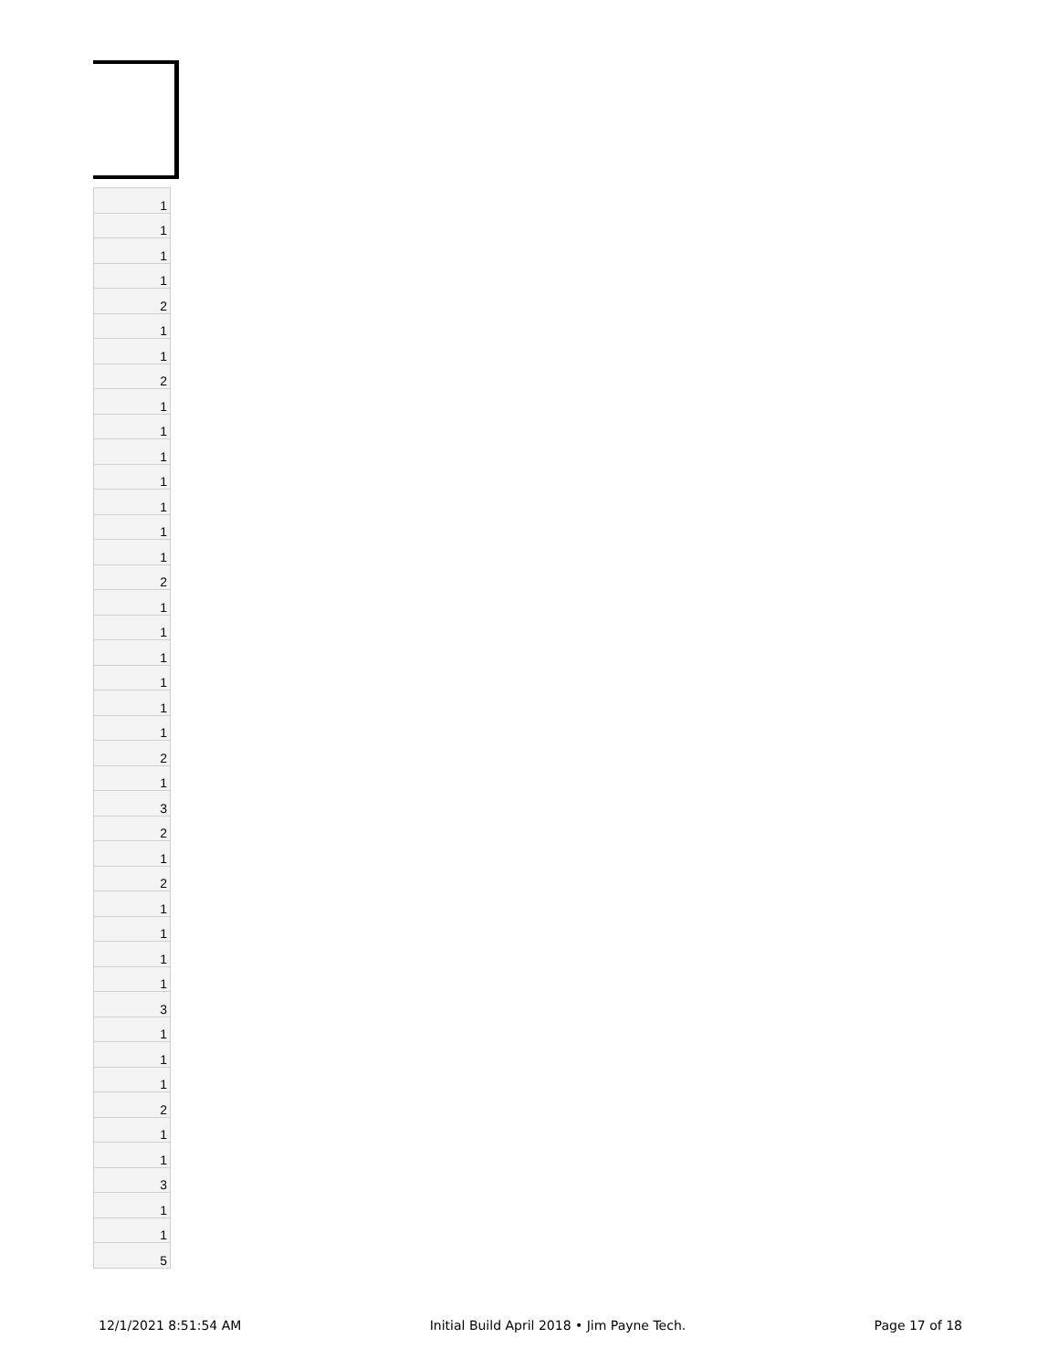| 1 |
| 1 |
| 1 |
| 1 |
| 2 |
| 1 |
| 1 |
| 2 |
| 1 |
| 1 |
| 1 |
| 1 |
| 1 |
| 1 |
| 1 |
| 2 |
| 1 |
| 1 |
| 1 |
| 1 |
| 1 |
| 1 |
| 2 |
| 1 |
| 3 |
| 2 |
| 1 |
| 2 |
| 1 |
| 1 |
| 1 |
| 1 |
| 3 |
| 1 |
| 1 |
| 1 |
| 2 |
| 1 |
| 1 |
| 3 |
| 1 |
| 1 |
| 5 |
12/1/2021 8:51:54 AM Initial Build April 2018 • Jim Payne Tech. Page 17 of 18